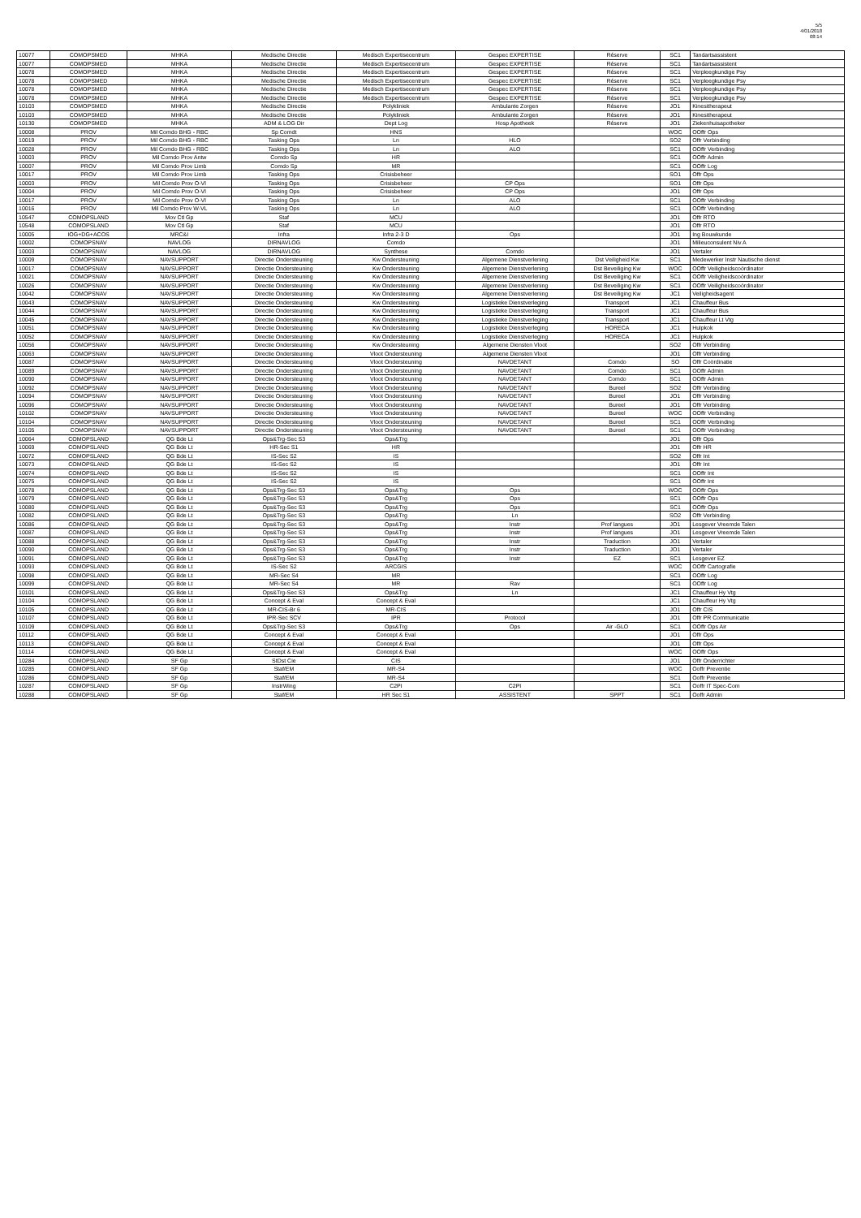5/5
4/01/2018
08:14
| 10077 | COMOPSMED | MHKA | Medische Directie | Medisch Expertisecentrum | Gespec EXPERTISE | Réserve | SC1 | Tandartsassistent |
| 10077 | COMOPSMED | MHKA | Medische Directie | Medisch Expertisecentrum | Gespec EXPERTISE | Réserve | SC1 | Tandartsassistent |
| 10078 | COMOPSMED | MHKA | Medische Directie | Medisch Expertisecentrum | Gespec EXPERTISE | Réserve | SC1 | Verpleegkundige Psy |
| 10078 | COMOPSMED | MHKA | Medische Directie | Medisch Expertisecentrum | Gespec EXPERTISE | Réserve | SC1 | Verpleegkundige Psy |
| 10078 | COMOPSMED | MHKA | Medische Directie | Medisch Expertisecentrum | Gespec EXPERTISE | Réserve | SC1 | Verpleegkundige Psy |
| 10078 | COMOPSMED | MHKA | Medische Directie | Medisch Expertisecentrum | Gespec EXPERTISE | Réserve | SC1 | Verpleegkundige Psy |
| 10103 | COMOPSMED | MHKA | Medische Directie | Polykliniek | Ambulante Zorgen | Réserve | JO1 | Kinesitherapeut |
| 10103 | COMOPSMED | MHKA | Medische Directie | Polykliniek | Ambulante Zorgen | Réserve | JO1 | Kinesitherapeut |
| 10130 | COMOPSMED | MHKA | ADM & LOG Dir | Dept Log | Hosp Apotheek | Réserve | JO1 | Ziekenhuisapotheker |
| 10008 | PROV | Mil Comdo BHG - RBC | Sp Comdt | HNS | | | WOC | OOffr Ops |
| 10019 | PROV | Mil Comdo BHG - RBC | Tasking Ops | Ln | HLO | | SO2 | Offr Verbinding |
| 10028 | PROV | Mil Comdo BHG - RBC | Tasking Ops | Ln | ALO | | SC1 | OOffr Verbinding |
| 10003 | PROV | Mil Comdo Prov Antw | Comdo Sp | HR | | | SC1 | OOffr Admin |
| 10007 | PROV | Mil Comdo Prov Limb | Comdo Sp | MR | | | SC1 | OOffr Log |
| 10017 | PROV | Mil Comdo Prov Limb | Tasking Ops | Crisisbeheer | | | SO1 | Offr Ops |
| 10003 | PROV | Mil Comdo Prov O-Vl | Tasking Ops | Crisisbeheer | CP Ops | | SO1 | Offr Ops |
| 10004 | PROV | Mil Comdo Prov O-Vl | Tasking Ops | Crisisbeheer | CP Ops | | JO1 | Offr Ops |
| 10017 | PROV | Mil Comdo Prov O-Vl | Tasking Ops | Ln | ALO | | SC1 | OOffr Verbinding |
| 10016 | PROV | Mil Comdo Prov W-VL | Tasking Ops | Ln | ALO | | SC1 | OOffr Verbinding |
| 10547 | COMOPSLAND | Mov Ctl Gp | Staf | MCU | | | JO1 | Offr RTO |
| 10548 | COMOPSLAND | Mov Ctl Gp | Staf | MCU | | | JO1 | Offr RTO |
| 10005 | IOG+DG+ACOS | MRC&I | Infra | Infra 2-3 D | Ops | | JO1 | Ing Bouwkunde |
| 10002 | COMOPSNAV | NAVLOG | DIRNAVLOG | Comdo | | | JO1 | Milieuconsulent Niv A |
| 10003 | COMOPSNAV | NAVLOG | DIRNAVLOG | Synthese | Comdo | | JO1 | Vertaler |
| 10009 | COMOPSNAV | NAVSUPPORT | Directie Ondersteuning | Kw Ondersteuning | Algemene Dienstverlening | Dst Veiligheid Kw | SC1 | Medewerker Instr Nautische dienst |
| 10017 | COMOPSNAV | NAVSUPPORT | Directie Ondersteuning | Kw Ondersteuning | Algemene Dienstverlening | Dst Beveiliging Kw | WOC | OOffr Veiligheidscoördinator |
| 10021 | COMOPSNAV | NAVSUPPORT | Directie Ondersteuning | Kw Ondersteuning | Algemene Dienstverlening | Dst Beveiliging Kw | SC1 | OOffr Veiligheidscoördinator |
| 10026 | COMOPSNAV | NAVSUPPORT | Directie Ondersteuning | Kw Ondersteuning | Algemene Dienstverlening | Dst Beveiliging Kw | SC1 | OOffr Veiligheidscoördinator |
| 10042 | COMOPSNAV | NAVSUPPORT | Directie Ondersteuning | Kw Ondersteuning | Algemene Dienstverlening | Dst Beveiliging Kw | JC1 | Veiligheidsagent |
| 10043 | COMOPSNAV | NAVSUPPORT | Directie Ondersteuning | Kw Ondersteuning | Logistieke Dienstverleging | Transport | JC1 | Chauffeur Bus |
| 10044 | COMOPSNAV | NAVSUPPORT | Directie Ondersteuning | Kw Ondersteuning | Logistieke Dienstverleging | Transport | JC1 | Chauffeur Bus |
| 10045 | COMOPSNAV | NAVSUPPORT | Directie Ondersteuning | Kw Ondersteuning | Logistieke Dienstverleging | Transport | JC1 | Chauffeur Lt Vtg |
| 10051 | COMOPSNAV | NAVSUPPORT | Directie Ondersteuning | Kw Ondersteuning | Logistieke Dienstverleging | HORECA | JC1 | Hulpkok |
| 10052 | COMOPSNAV | NAVSUPPORT | Directie Ondersteuning | Kw Ondersteuning | Logistieke Dienstverleging | HORECA | JC1 | Hulpkok |
| 10056 | COMOPSNAV | NAVSUPPORT | Directie Ondersteuning | Kw Ondersteuning | Algemene Diensten Vloot | | SO2 | Offr Verbinding |
| 10063 | COMOPSNAV | NAVSUPPORT | Directie Ondersteuning | Vloot Ondersteuning | Algemene Diensten Vloot | | JO1 | Offr Verbinding |
| 10087 | COMOPSNAV | NAVSUPPORT | Directie Ondersteuning | Vloot Ondersteuning | NAVDETANT | Comdo | SO | Offr Coördinatie |
| 10089 | COMOPSNAV | NAVSUPPORT | Directie Ondersteuning | Vloot Ondersteuning | NAVDETANT | Comdo | SC1 | OOffr Admin |
| 10090 | COMOPSNAV | NAVSUPPORT | Directie Ondersteuning | Vloot Ondersteuning | NAVDETANT | Comdo | SC1 | OOffr Admin |
| 10092 | COMOPSNAV | NAVSUPPORT | Directie Ondersteuning | Vloot Ondersteuning | NAVDETANT | Bureel | SO2 | Offr Verbinding |
| 10094 | COMOPSNAV | NAVSUPPORT | Directie Ondersteuning | Vloot Ondersteuning | NAVDETANT | Bureel | JO1 | Offr Verbinding |
| 10096 | COMOPSNAV | NAVSUPPORT | Directie Ondersteuning | Vloot Ondersteuning | NAVDETANT | Bureel | JO1 | Offr Verbinding |
| 10102 | COMOPSNAV | NAVSUPPORT | Directie Ondersteuning | Vloot Ondersteuning | NAVDETANT | Bureel | WOC | OOffr Verbinding |
| 10104 | COMOPSNAV | NAVSUPPORT | Directie Ondersteuning | Vloot Ondersteuning | NAVDETANT | Bureel | SC1 | OOffr Verbinding |
| 10105 | COMOPSNAV | NAVSUPPORT | Directie Ondersteuning | Vloot Ondersteuning | NAVDETANT | Bureel | SC1 | OOffr Verbinding |
| 10064 | COMOPSLAND | QG Bde Lt | Ops&Trg-Sec S3 | Ops&Trg | | | JO1 | Offr Ops |
| 10069 | COMOPSLAND | QG Bde Lt | HR-Sec S1 | HR | | | JO1 | Offr HR |
| 10072 | COMOPSLAND | QG Bde Lt | IS-Sec S2 | IS | | | SO2 | Offr Int |
| 10073 | COMOPSLAND | QG Bde Lt | IS-Sec S2 | IS | | | JO1 | Offr Int |
| 10074 | COMOPSLAND | QG Bde Lt | IS-Sec S2 | IS | | | SC1 | OOffr Int |
| 10075 | COMOPSLAND | QG Bde Lt | IS-Sec S2 | IS | | | SC1 | OOffr Int |
| 10078 | COMOPSLAND | QG Bde Lt | Ops&Trg-Sec S3 | Ops&Trg | Ops | | WOC | OOffr Ops |
| 10079 | COMOPSLAND | QG Bde Lt | Ops&Trg-Sec S3 | Ops&Trg | Ops | | SC1 | OOffr Ops |
| 10080 | COMOPSLAND | QG Bde Lt | Ops&Trg-Sec S3 | Ops&Trg | Ops | | SC1 | OOffr Ops |
| 10082 | COMOPSLAND | QG Bde Lt | Ops&Trg-Sec S3 | Ops&Trg | Ln | | SO2 | Offr Verbinding |
| 10086 | COMOPSLAND | QG Bde Lt | Ops&Trg-Sec S3 | Ops&Trg | Instr | Prof langues | JO1 | Lesgever Vreemde Talen |
| 10087 | COMOPSLAND | QG Bde Lt | Ops&Trg-Sec S3 | Ops&Trg | Instr | Prof langues | JO1 | Lesgever Vreemde Talen |
| 10088 | COMOPSLAND | QG Bde Lt | Ops&Trg-Sec S3 | Ops&Trg | Instr | Traduction | JO1 | Vertaler |
| 10090 | COMOPSLAND | QG Bde Lt | Ops&Trg-Sec S3 | Ops&Trg | Instr | Traduction | JO1 | Vertaler |
| 10091 | COMOPSLAND | QG Bde Lt | Ops&Trg-Sec S3 | Ops&Trg | Instr | EZ | SC1 | Lesgever EZ |
| 10093 | COMOPSLAND | QG Bde Lt | IS-Sec S2 | ARCGIS | | | WOC | OOffr Cartografie |
| 10098 | COMOPSLAND | QG Bde Lt | MR-Sec S4 | MR | | | SC1 | OOffr Log |
| 10099 | COMOPSLAND | QG Bde Lt | MR-Sec S4 | MR | Rav | | SC1 | OOffr Log |
| 10101 | COMOPSLAND | QG Bde Lt | Ops&Trg-Sec S3 | Ops&Trg | Ln | | JC1 | Chauffeur Hy Vtg |
| 10104 | COMOPSLAND | QG Bde Lt | Concept & Eval | Concept & Eval | | | JC1 | Chauffeur Hy Vtg |
| 10105 | COMOPSLAND | QG Bde Lt | MR-CIS-Br 6 | MR-CIS | | | JO1 | Offr CIS |
| 10107 | COMOPSLAND | QG Bde Lt | IPR-Sec SCV | IPR | Protocol | | JO1 | Offr PR Communicatie |
| 10109 | COMOPSLAND | QG Bde Lt | Ops&Trg-Sec S3 | Ops&Trg | Ops | Air -GLO | SC1 | OOffr Ops Air |
| 10112 | COMOPSLAND | QG Bde Lt | Concept & Eval | Concept & Eval | | | JO1 | Offr Ops |
| 10113 | COMOPSLAND | QG Bde Lt | Concept & Eval | Concept & Eval | | | JO1 | Offr Ops |
| 10114 | COMOPSLAND | QG Bde Lt | Concept & Eval | Concept & Eval | | | WOC | OOffr Ops |
| 10284 | COMOPSLAND | SF Gp | StDst Cie | CIS | | | JO1 | Offr Onderrichter |
| 10285 | COMOPSLAND | SF Gp | Staf/EM | MR-S4 | | | WOC | Ooffr Preventie |
| 10286 | COMOPSLAND | SF Gp | Staf/EM | MR-S4 | | | SC1 | Ooffr Preventie |
| 10287 | COMOPSLAND | SF Gp | InstrWing | C2PI | C2PI | | SC1 | Ooffr IT Spec-Com |
| 10288 | COMOPSLAND | SF Gp | Staf/EM | HR Sec S1 | ASSISTENT | SPPT | SC1 | Ooffr Admin |